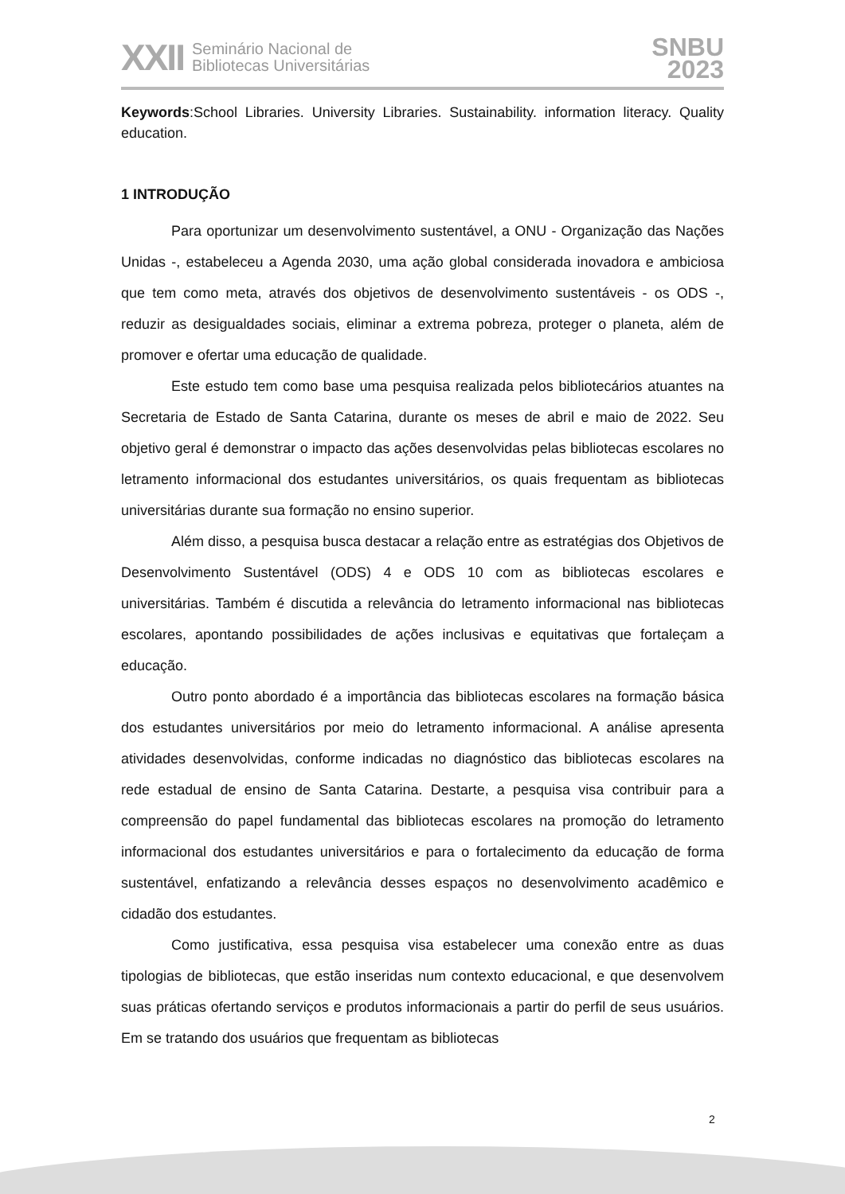XXII
Seminário Nacional de
Bibliotecas Universitárias
SNBU
2023
Keywords:School Libraries. University Libraries. Sustainability. information literacy. Quality education.
1 INTRODUÇÃO
Para oportunizar um desenvolvimento sustentável, a ONU - Organização das Nações Unidas -, estabeleceu a Agenda 2030, uma ação global considerada inovadora e ambiciosa que tem como meta, através dos objetivos de desenvolvimento sustentáveis - os ODS -, reduzir as desigualdades sociais, eliminar a extrema pobreza, proteger o planeta, além de promover e ofertar uma educação de qualidade.
Este estudo tem como base uma pesquisa realizada pelos bibliotecários atuantes na Secretaria de Estado de Santa Catarina, durante os meses de abril e maio de 2022. Seu objetivo geral é demonstrar o impacto das ações desenvolvidas pelas bibliotecas escolares no letramento informacional dos estudantes universitários, os quais frequentam as bibliotecas universitárias durante sua formação no ensino superior.
Além disso, a pesquisa busca destacar a relação entre as estratégias dos Objetivos de Desenvolvimento Sustentável (ODS) 4 e ODS 10 com as bibliotecas escolares e universitárias. Também é discutida a relevância do letramento informacional nas bibliotecas escolares, apontando possibilidades de ações inclusivas e equitativas que fortaleçam a educação.
Outro ponto abordado é a importância das bibliotecas escolares na formação básica dos estudantes universitários por meio do letramento informacional. A análise apresenta atividades desenvolvidas, conforme indicadas no diagnóstico das bibliotecas escolares na rede estadual de ensino de Santa Catarina. Destarte, a pesquisa visa contribuir para a compreensão do papel fundamental das bibliotecas escolares na promoção do letramento informacional dos estudantes universitários e para o fortalecimento da educação de forma sustentável, enfatizando a relevância desses espaços no desenvolvimento acadêmico e cidadão dos estudantes.
Como justificativa, essa pesquisa visa estabelecer uma conexão entre as duas tipologias de bibliotecas, que estão inseridas num contexto educacional, e que desenvolvem suas práticas ofertando serviços e produtos informacionais a partir do perfil de seus usuários. Em se tratando dos usuários que frequentam as bibliotecas
2